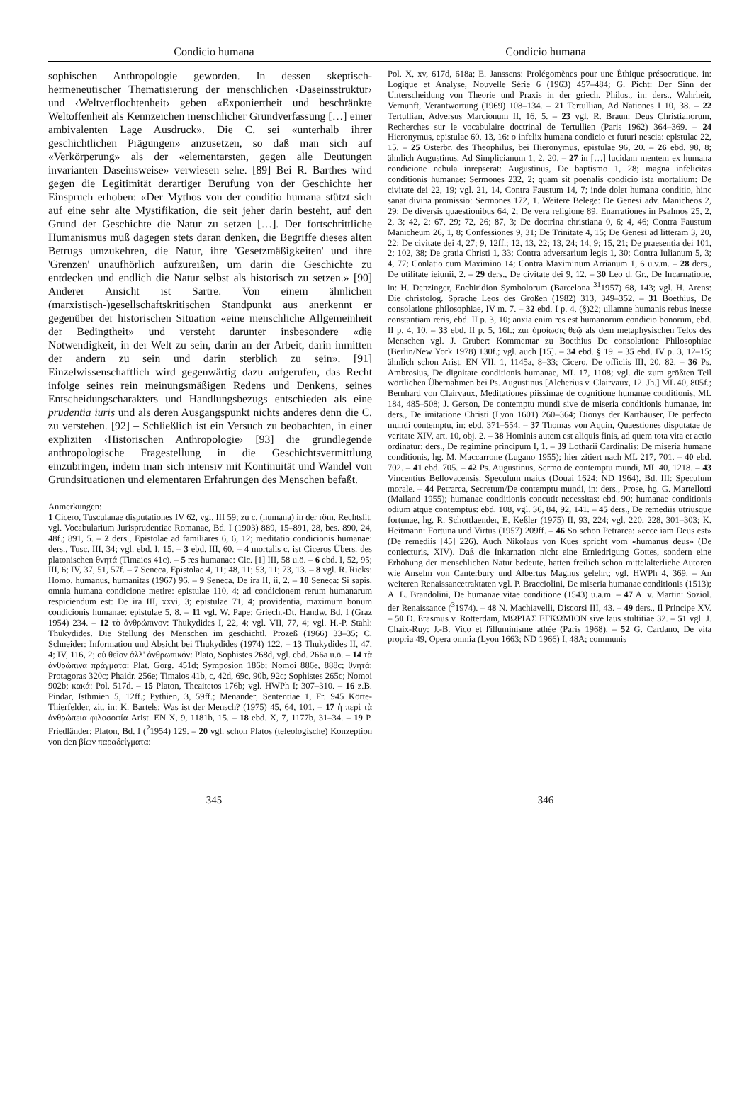Condicio humana Condicio humana
sophischen Anthropologie geworden. In dessen skeptisch-hermeneutischer Thematisierung der menschlichen ‹Daseinsstruktur› und ‹Weltverflochtenheit› geben «Exponiertheit und beschränkte Weltoffenheit als Kennzeichen menschlicher Grundverfassung […] einer ambivalenten Lage Ausdruck». Die C. sei «unterhalb ihrer geschichtlichen Prägungen» anzusetzen, so daß man sich auf «Verkörperung» als der «elementarsten, gegen alle Deutungen invarianten Daseinsweise» verwiesen sehe. [89] Bei R. Barthes wird gegen die Legitimität derartiger Berufung von der Geschichte her Einspruch erhoben: «Der Mythos von der conditio humana stützt sich auf eine sehr alte Mystifikation, die seit jeher darin besteht, auf den Grund der Geschichte die Natur zu setzen […]. Der fortschrittliche Humanismus muß dagegen stets daran denken, die Begriffe dieses alten Betrugs umzukehren, die Natur, ihre 'Gesetzmäßigkeiten' und ihre 'Grenzen' unaufhörlich aufzureißen, um darin die Geschichte zu entdecken und endlich die Natur selbst als historisch zu setzen.» [90] Anderer Ansicht ist Sartre. Von einem ähnlichen (marxistisch-)gesellschaftskritischen Standpunkt aus anerkennt er gegenüber der historischen Situation «eine menschliche Allgemeinheit der Bedingtheit» und versteht darunter insbesondere «die Notwendigkeit, in der Welt zu sein, darin an der Arbeit, darin inmitten der andern zu sein und darin sterblich zu sein». [91] Einzelwissenschaftlich wird gegenwärtig dazu aufgerufen, das Recht infolge seines rein meinungsmäßigen Redens und Denkens, seines Entscheidungscharakters und Handlungsbezugs entschieden als eine prudentia iuris und als deren Ausgangspunkt nichts anderes denn die C. zu verstehen. [92] – Schließlich ist ein Versuch zu beobachten, in einer expliziten ‹Historischen Anthropologie› [93] die grundlegende anthropologische Fragestellung in die Geschichtsvermittlung einzubringen, indem man sich intensiv mit Kontinuität und Wandel von Grundsituationen und elementaren Erfahrungen des Menschen befaßt.
Anmerkungen:
1 Cicero, Tusculanae disputationes IV 62, vgl. III 59; zu c. (humana) in der röm. Rechtslit. vgl. Vocabularium Jurisprudentiae Romanae, Bd. I (1903) 889, 15–891, 28, bes. 890, 24, 48f.; 891, 5. – 2 ders., Epistolae ad familiares 6, 6, 12; meditatio condicionis humanae: ders., Tusc. III, 34; vgl. ebd. I, 15. – 3 ebd. III, 60. – 4 mortalis c. ist Ciceros Übers. des platonischen θνητά (Timaios 41c). – 5 res humanae: Cic. [1] III, 58 u.ö. – 6 ebd. I, 52, 95; III, 6; IV, 37, 51, 57f. – 7 Seneca, Epistolae 4, 11; 48, 11; 53, 11; 73, 13. – 8 vgl. R. Rieks: Homo, humanus, humanitas (1967) 96. – 9 Seneca, De ira II, ii, 2. – 10 Seneca: Si sapis, omnia humana condicione metire: epistulae 110, 4; ad condicionem rerum humanarum respiciendum est: De ira III, xxvi, 3; epistulae 71, 4; providentia, maximum bonum condicionis humanae: epistulae 5, 8. – 11 vgl. W. Pape: Griech.-Dt. Handw. Bd. I (Graz 1954) 234. – 12 τὸ ἀνθρώπινον: Thukydides I, 22, 4; vgl. VII, 77, 4; vgl. H.-P. Stahl: Thukydides. Die Stellung des Menschen im geschichtl. Prozeß (1966) 33–35; C. Schneider: Information und Absicht bei Thukydides (1974) 122. – 13 Thukydides II, 47, 4; IV, 116, 2; οὐ θεῖον ἀλλ' ἀνθρωπικόν: Plato, Sophistes 268d, vgl. ebd. 266a u.ö. – 14 τὰ ἀνθρώπινα πράγματα: Plat. Gorg. 451d; Symposion 186b; Nomoi 886e, 888c; θνητά: Protagoras 320c; Phaidr. 256e; Timaios 41b, c, 42d, 69c, 90b, 92c; Sophistes 265c; Nomoi 902b; κακά: Pol. 517d. – 15 Platon, Theaitetos 176b; vgl. HWPh I; 307–310. – 16 z.B. Pindar, Isthmien 5, 12ff.; Pythien, 3, 59ff.; Menander, Sententiae 1, Fr. 945 Körte-Thierfelder, zit. in: K. Bartels: Was ist der Mensch? (1975) 45, 64, 101. – 17 ἡ περὶ τὰ ἀνθρώπεια φιλοσοφία Arist. EN X, 9, 1181b, 15. – 18 ebd. X, 7, 1177b, 31–34. – 19 P. Friedländer: Platon, Bd. I (<sup>2</sup>1954) 129. – 20 vgl. schon Platos (teleologische) Konzeption von den βίων παραδείγματα:
Pol. X, xv, 617d, 618a; E. Janssens: Prolégomènes pour une Éthique présocratique, in: Logique et Analyse, Nouvelle Série 6 (1963) 457–484; G. Picht: Der Sinn der Unterscheidung von Theorie und Praxis in der griech. Philos., in: ders., Wahrheit, Vernunft, Verantwortung (1969) 108–134. – 21 Tertullian, Ad Nationes I 10, 38. – 22 Tertullian, Adversus Marcionum II, 16, 5. – 23 vgl. R. Braun: Deus Christianorum, Recherches sur le vocabulaire doctrinal de Tertullien (Paris 1962) 364–369. – 24 Hieronymus, epistulae 60, 13, 16: o infelix humana condicio et futuri nescia: epistulae 22, 15. – 25 Osterbr. des Theophilus, bei Hieronymus, epistulae 96, 20. – 26 ebd. 98, 8; ähnlich Augustinus, Ad Simplicianum 1, 2, 20. – 27 in […] lucidam mentem ex humana condicione nebula inrepserat: Augustinus, De baptismo 1, 28; magna infelicitas conditionis humanae: Sermones 232, 2; quam sit poenalis condicio ista mortalium: De civitate dei 22, 19; vgl. 21, 14, Contra Faustum 14, 7; inde dolet humana conditio, hinc sanat divina promissio: Sermones 172, 1. Weitere Belege: De Genesi adv. Manicheos 2, 29; De diversis quaestionibus 64, 2; De vera religione 89, Enarrationes in Psalmos 25, 2, 2, 3; 42, 2; 67, 29; 72, 26; 87, 3; De doctrina christiana 0, 6; 4, 46; Contra Faustum Manicheum 26, 1, 8; Confessiones 9, 31; De Trinitate 4, 15; De Genesi ad litteram 3, 20, 22; De civitate dei 4, 27; 9, 12ff.; 12, 13, 22; 13, 24; 14, 9; 15, 21; De praesentia dei 101, 2; 102, 38; De gratia Christi 1, 33; Contra adversarium legis 1, 30; Contra Iulianum 5, 3; 4, 77; Conlatio cum Maximino 14; Contra Maximinum Arrianum 1, 6 u.v.m. – 28 ders., De utilitate ieiunii, 2. – 29 ders., De civitate dei 9, 12. – 30 Leo d. Gr., De Incarnatione, in: H. Denzinger, Enchiridion Symbolorum (Barcelona <sup>31</sup>1957) 68, 143; vgl. H. Arens: Die christolog. Sprache Leos des Großen (1982) 313, 349–352. – 31 Boethius, De consolatione philosophiae, IV m. 7. – 32 ebd. I p. 4, (§)22; ullamne humanis rebus inesse constantiam reris, ebd. II p. 3, 10; anxia enim res est humanorum condicio bonorum, ebd. II p. 4, 10. – 33 ebd. II p. 5, 16f.; zur ὁμοίωσις θεῷ als dem metaphysischen Telos des Menschen vgl. J. Gruber: Kommentar zu Boethius De consolatione Philosophiae (Berlin/New York 1978) 130f.; vgl. auch [15]. – 34 ebd. § 19. – 35 ebd. IV p. 3, 12–15; ähnlich schon Arist. EN VII, 1, 1145a, 8–33; Cicero, De officiis III, 20, 82. – 36 Ps. Ambrosius, De dignitate conditionis humanae, ML 17, 1108; vgl. die zum größten Teil wörtlichen Übernahmen bei Ps. Augustinus [Alcherius v. Clairvaux, 12. Jh.] ML 40, 805f.; Bernhard von Clairvaux, Meditationes piissimae de cognitione humanae conditionis, ML 184, 485–508; J. Gerson, De contemptu mundi sive de miseria conditionis humanae, in: ders., De imitatione Christi (Lyon 1601) 260–364; Dionys der Karthäuser, De perfecto mundi contemptu, in: ebd. 371–554. – 37 Thomas von Aquin, Quaestiones disputatae de veritate XIV, art. 10, obj. 2. – 38 Hominis autem est aliquis finis, ad quem tota vita et actio ordinatur: ders., De regimine principum I, 1. – 39 Lotharii Cardinalis: De miseria humane conditionis, hg. M. Maccarrone (Lugano 1955); hier zitiert nach ML 217, 701. – 40 ebd. 702. – 41 ebd. 705. – 42 Ps. Augustinus, Sermo de contemptu mundi, ML 40, 1218. – 43 Vincentius Bellovacensis: Speculum maius (Douai 1624; ND 1964), Bd. III: Speculum morale. – 44 Petrarca, Secretum/De contemptu mundi, in: ders., Prose, hg. G. Martellotti (Mailand 1955); humanae conditionis concutit necessitas: ebd. 90; humanae conditionis odium atque contemptus: ebd. 108, vgl. 36, 84, 92, 141. – 45 ders., De remediis utriusque fortunae, hg. R. Schottlaender, E. Keßler (1975) II, 93, 224; vgl. 220, 228, 301–303; K. Heitmann: Fortuna und Virtus (1957) 209ff. – 46 So schon Petrarca: «ecce iam Deus est» (De remediis [45] 226). Auch Nikolaus von Kues spricht vom «humanus deus» (De coniecturis, XIV). Daß die Inkarnation nicht eine Erniedrigung Gottes, sondern eine Erhöhung der menschlichen Natur bedeute, hatten freilich schon mittelalterliche Autoren wie Anselm von Canterbury und Albertus Magnus gelehrt; vgl. HWPh 4, 369. – An weiteren Renaissancetraktaten vgl. P. Bracciolini, De miseria humanae conditionis (1513); A. L. Brandolini, De humanae vitae conditione (1543) u.a.m. – 47 A. v. Martin: Soziol. der Renaissance (<sup>3</sup>1974). – 48 N. Machiavelli, Discorsi III, 43. – 49 ders., Il Principe XV. – 50 D. Erasmus v. Rotterdam, ΜΩΡΙΑΣ ΕΓΚΩΜΙΟΝ sive laus stultitiae 32. – 51 vgl. J. Chaix-Ruy: J.-B. Vico et l'illuminisme athée (Paris 1968). – 52 G. Cardano, De vita propria 49, Opera omnia (Lyon 1663; ND 1966) I, 48A; communis
345 346